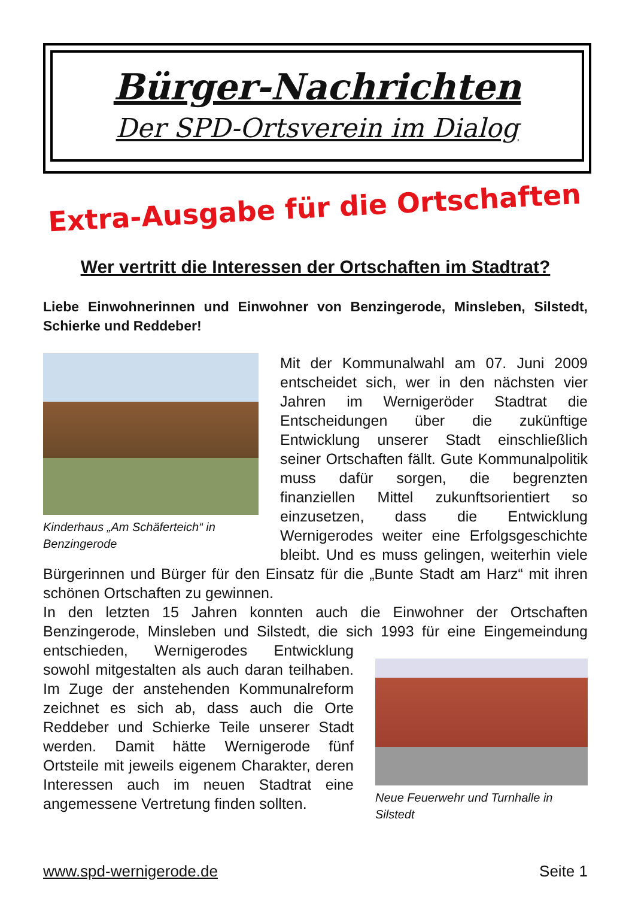Bürger-Nachrichten
Der SPD-Ortsverein im Dialog
Extra-Ausgabe für die Ortschaften
Wer vertritt die Interessen der Ortschaften im Stadtrat?
Liebe Einwohnerinnen und Einwohner von Benzingerode, Minsleben, Silstedt, Schierke und Reddeber!
Kinderhaus „Am Schäferteich“ in Benzingerode
Mit der Kommunalwahl am 07. Juni 2009 entscheidet sich, wer in den nächsten vier Jahren im Wernigeröder Stadtrat die Entscheidungen über die zukünftige Entwicklung unserer Stadt einschließlich seiner Ortschaften fällt. Gute Kommunalpolitik muss dafür sorgen, die begrenzten finanziellen Mittel zukunftsorientiert so einzusetzen, dass die Entwicklung Wernigerodes weiter eine Erfolgsgeschichte bleibt. Und es muss gelingen, weiterhin viele Bürgerinnen und Bürger für den Einsatz für die „Bunte Stadt am Harz“ mit ihren schönen Ortschaften zu gewinnen.
In den letzten 15 Jahren konnten auch die Einwohner der Ortschaften Benzingerode, Minsleben und Silstedt, die sich 1993 für eine Eingemeindung entschieden, Neue Feuerwehr und Turnhalle in Silstedt Wernigerodes Entwicklung sowohl mitgestalten als auch daran teilhaben. Im Zuge der anstehenden Kommunalreform zeichnet es sich ab, dass auch die Orte Reddeber und Schierke Teile unserer Stadt werden. Damit hätte Wernigerode fünf Ortsteile mit jeweils eigenem Charakter, deren Interessen auch im neuen Stadtrat eine angemessene Vertretung finden sollten.
www.spd-wernigerode.de Seite 1